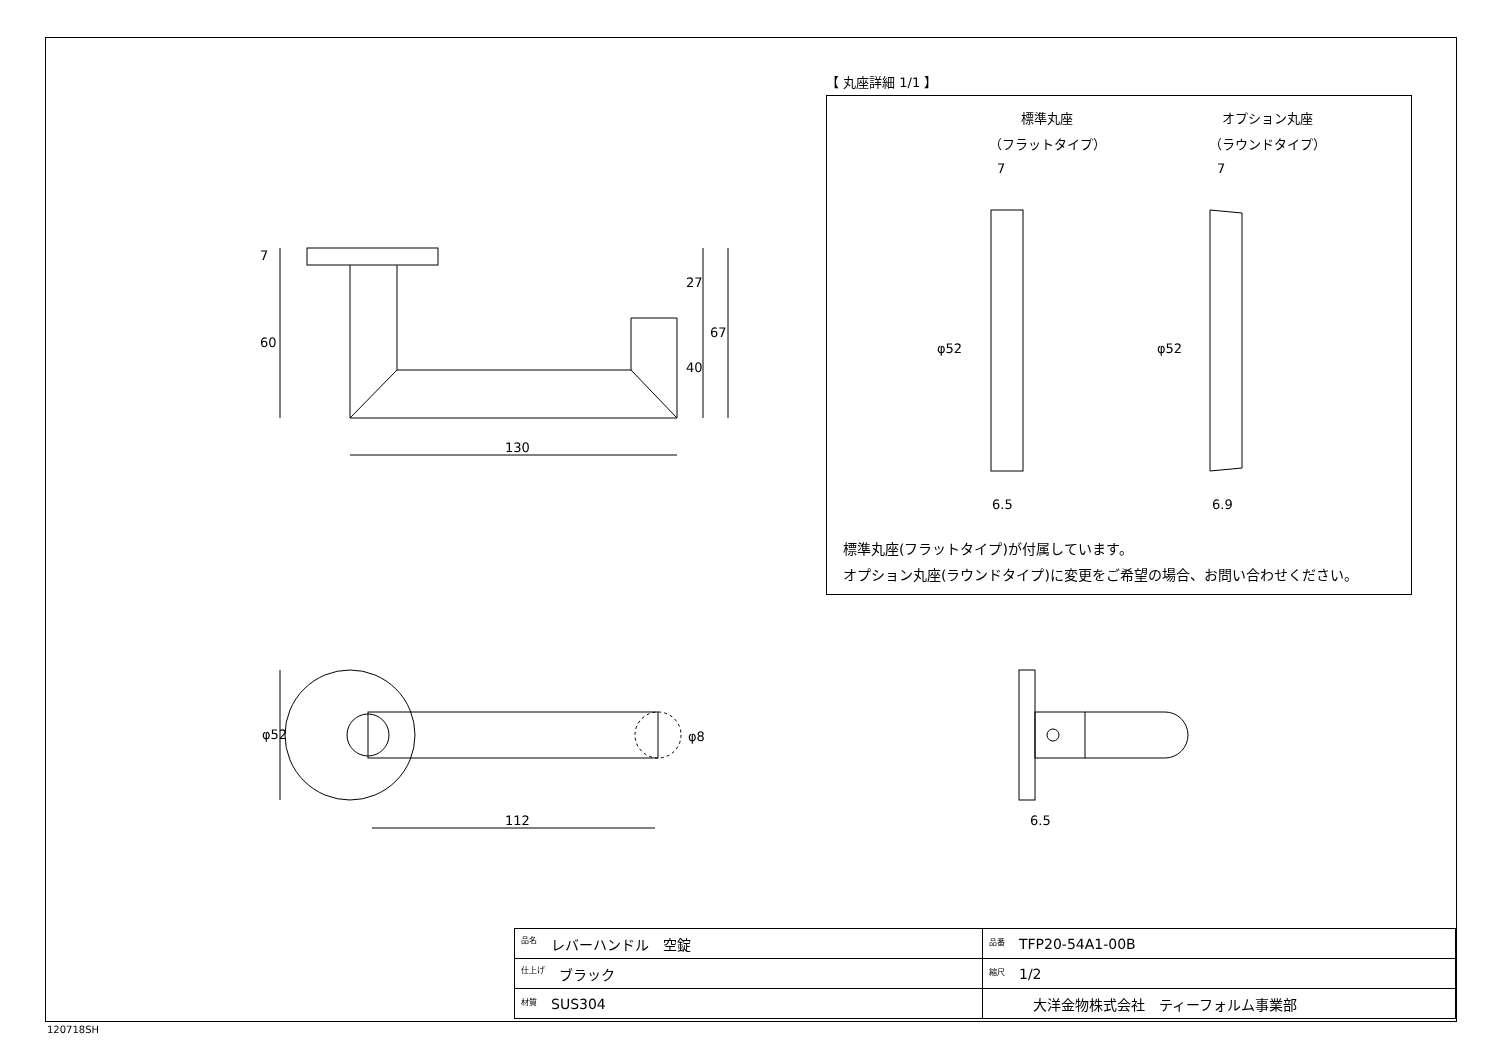7
60
27
40
67
130
φ52 φ8
112 6.5
【 丸座詳細 1/1 】
標準丸座
（フラットタイプ）
オプション丸座
（ラウンドタイプ）
7 7
φ52 φ52
6.5 6.9
標準丸座(フラットタイプ)が付属しています。
オプション丸座(ラウンドタイプ)に変更をご希望の場合、お問い合わせください。
| 品名 レバーハンドル 空錠 | 品番 TFP20-54A1-00B |
| 仕上げ ブラック | 縮尺 1/2 |
| 材質 SUS304 | 大洋金物株式会社 ティーフォルム事業部 |
120718SH